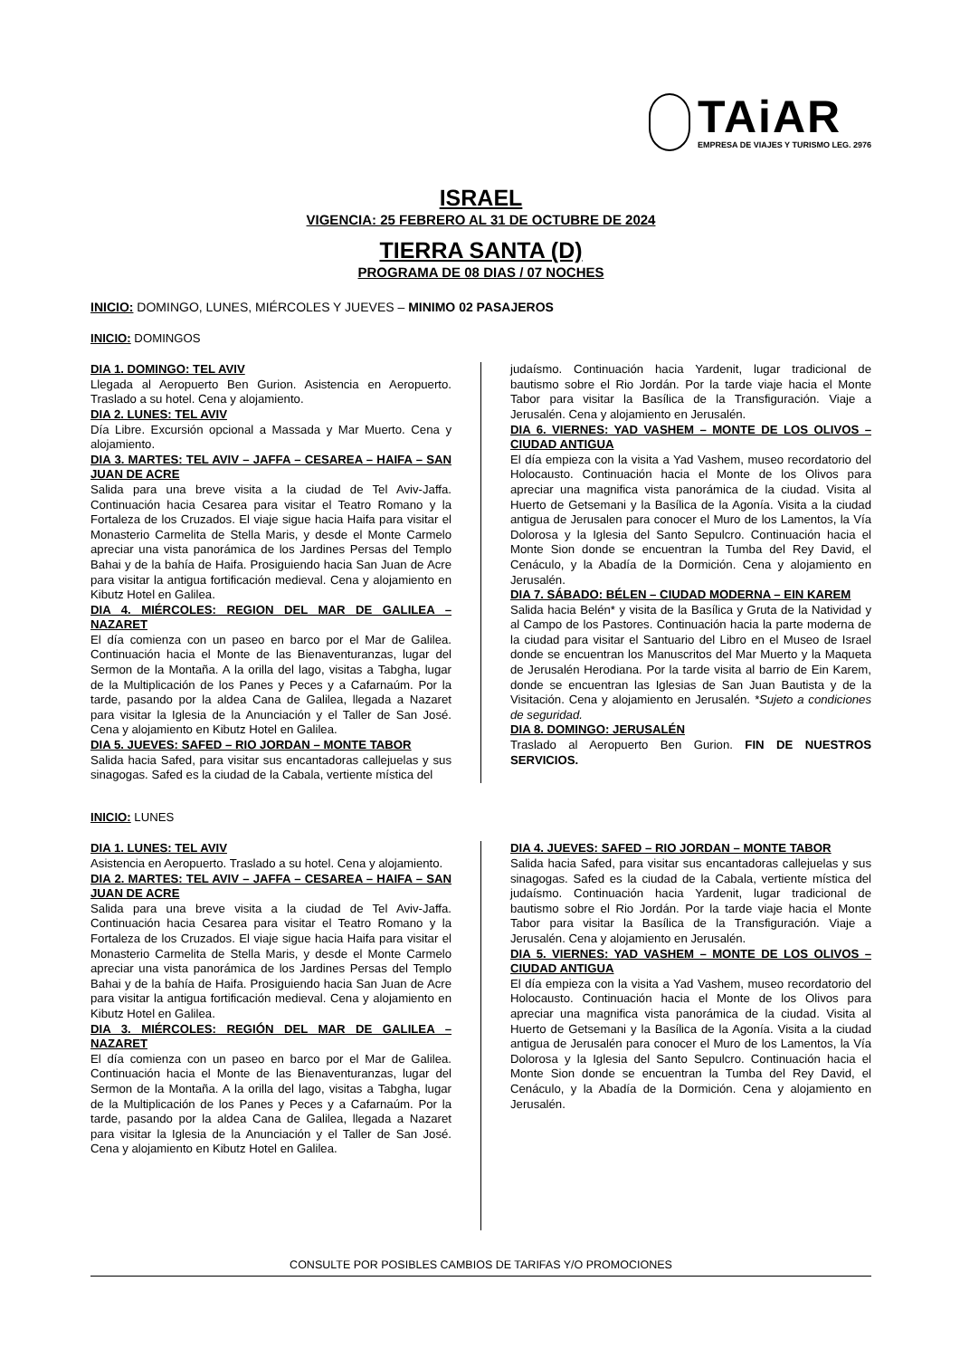TAiAR
EMPRESA DE VIAJES Y TURISMO LEG. 2976
ISRAEL
VIGENCIA: 25 FEBRERO AL 31 DE OCTUBRE DE 2024
TIERRA SANTA (D)
PROGRAMA DE 08 DIAS / 07 NOCHES
INICIO: DOMINGO, LUNES, MIÉRCOLES Y JUEVES – MINIMO 02 PASAJEROS
INICIO: DOMINGOS
DIA 1. DOMINGO: TEL AVIV
Llegada al Aeropuerto Ben Gurion. Asistencia en Aeropuerto. Traslado a su hotel. Cena y alojamiento.
DIA 2. LUNES: TEL AVIV
Día Libre. Excursión opcional a Massada y Mar Muerto. Cena y alojamiento.
DIA 3. MARTES: TEL AVIV – JAFFA – CESAREA – HAIFA – SAN JUAN DE ACRE
Salida para una breve visita a la ciudad de Tel Aviv-Jaffa. Continuación hacia Cesarea para visitar el Teatro Romano y la Fortaleza de los Cruzados. El viaje sigue hacia Haifa para visitar el Monasterio Carmelita de Stella Maris, y desde el Monte Carmelo apreciar una vista panorámica de los Jardines Persas del Templo Bahai y de la bahía de Haifa. Prosiguiendo hacia San Juan de Acre para visitar la antigua fortificación medieval. Cena y alojamiento en Kibutz Hotel en Galilea.
DIA 4. MIÉRCOLES: REGION DEL MAR DE GALILEA – NAZARET
El día comienza con un paseo en barco por el Mar de Galilea. Continuación hacia el Monte de las Bienaventuranzas, lugar del Sermon de la Montaña. A la orilla del lago, visitas a Tabgha, lugar de la Multiplicación de los Panes y Peces y a Cafarnaúm. Por la tarde, pasando por la aldea Cana de Galilea, llegada a Nazaret para visitar la Iglesia de la Anunciación y el Taller de San José. Cena y alojamiento en Kibutz Hotel en Galilea.
DIA 5. JUEVES: SAFED – RIO JORDAN – MONTE TABOR
Salida hacia Safed, para visitar sus encantadoras callejuelas y sus sinagogas. Safed es la ciudad de la Cabala, vertiente mística del
judaísmo. Continuación hacia Yardenit, lugar tradicional de bautismo sobre el Rio Jordán. Por la tarde viaje hacia el Monte Tabor para visitar la Basílica de la Transfiguración. Viaje a Jerusalén. Cena y alojamiento en Jerusalén.
DIA 6. VIERNES: YAD VASHEM – MONTE DE LOS OLIVOS – CIUDAD ANTIGUA
El día empieza con la visita a Yad Vashem, museo recordatorio del Holocausto. Continuación hacia el Monte de los Olivos para apreciar una magnifica vista panorámica de la ciudad. Visita al Huerto de Getsemani y la Basílica de la Agonía. Visita a la ciudad antigua de Jerusalen para conocer el Muro de los Lamentos, la Vía Dolorosa y la Iglesia del Santo Sepulcro. Continuación hacia el Monte Sion donde se encuentran la Tumba del Rey David, el Cenáculo, y la Abadía de la Dormición. Cena y alojamiento en Jerusalén.
DIA 7. SÁBADO: BÉLEN – CIUDAD MODERNA – EIN KAREM
Salida hacia Belén* y visita de la Basílica y Gruta de la Natividad y al Campo de los Pastores. Continuación hacia la parte moderna de la ciudad para visitar el Santuario del Libro en el Museo de Israel donde se encuentran los Manuscritos del Mar Muerto y la Maqueta de Jerusalén Herodiana. Por la tarde visita al barrio de Ein Karem, donde se encuentran las Iglesias de San Juan Bautista y de la Visitación. Cena y alojamiento en Jerusalén. *Sujeto a condiciones de seguridad.
DIA 8. DOMINGO: JERUSALÉN
Traslado al Aeropuerto Ben Gurion. FIN DE NUESTROS SERVICIOS.
INICIO: LUNES
DIA 1. LUNES: TEL AVIV
Asistencia en Aeropuerto. Traslado a su hotel. Cena y alojamiento.
DIA 2. MARTES: TEL AVIV – JAFFA – CESAREA – HAIFA – SAN JUAN DE ACRE
Salida para una breve visita a la ciudad de Tel Aviv-Jaffa. Continuación hacia Cesarea para visitar el Teatro Romano y la Fortaleza de los Cruzados. El viaje sigue hacia Haifa para visitar el Monasterio Carmelita de Stella Maris, y desde el Monte Carmelo apreciar una vista panorámica de los Jardines Persas del Templo Bahai y de la bahía de Haifa. Prosiguiendo hacia San Juan de Acre para visitar la antigua fortificación medieval. Cena y alojamiento en Kibutz Hotel en Galilea.
DIA 3. MIÉRCOLES: REGIÓN DEL MAR DE GALILEA – NAZARET
El día comienza con un paseo en barco por el Mar de Galilea. Continuación hacia el Monte de las Bienaventuranzas, lugar del Sermon de la Montaña. A la orilla del lago, visitas a Tabgha, lugar de la Multiplicación de los Panes y Peces y a Cafarnaúm. Por la tarde, pasando por la aldea Cana de Galilea, llegada a Nazaret para visitar la Iglesia de la Anunciación y el Taller de San José. Cena y alojamiento en Kibutz Hotel en Galilea.
DIA 4. JUEVES: SAFED – RIO JORDAN – MONTE TABOR
Salida hacia Safed, para visitar sus encantadoras callejuelas y sus sinagogas. Safed es la ciudad de la Cabala, vertiente mística del judaísmo. Continuación hacia Yardenit, lugar tradicional de bautismo sobre el Rio Jordán. Por la tarde viaje hacia el Monte Tabor para visitar la Basílica de la Transfiguración. Viaje a Jerusalén. Cena y alojamiento en Jerusalén.
DIA 5. VIERNES: YAD VASHEM – MONTE DE LOS OLIVOS – CIUDAD ANTIGUA
El día empieza con la visita a Yad Vashem, museo recordatorio del Holocausto. Continuación hacia el Monte de los Olivos para apreciar una magnifica vista panorámica de la ciudad. Visita al Huerto de Getsemani y la Basílica de la Agonía. Visita a la ciudad antigua de Jerusalén para conocer el Muro de los Lamentos, la Vía Dolorosa y la Iglesia del Santo Sepulcro. Continuación hacia el Monte Sion donde se encuentran la Tumba del Rey David, el Cenáculo, y la Abadía de la Dormición. Cena y alojamiento en Jerusalén.
CONSULTE POR POSIBLES CAMBIOS DE TARIFAS Y/O PROMOCIONES